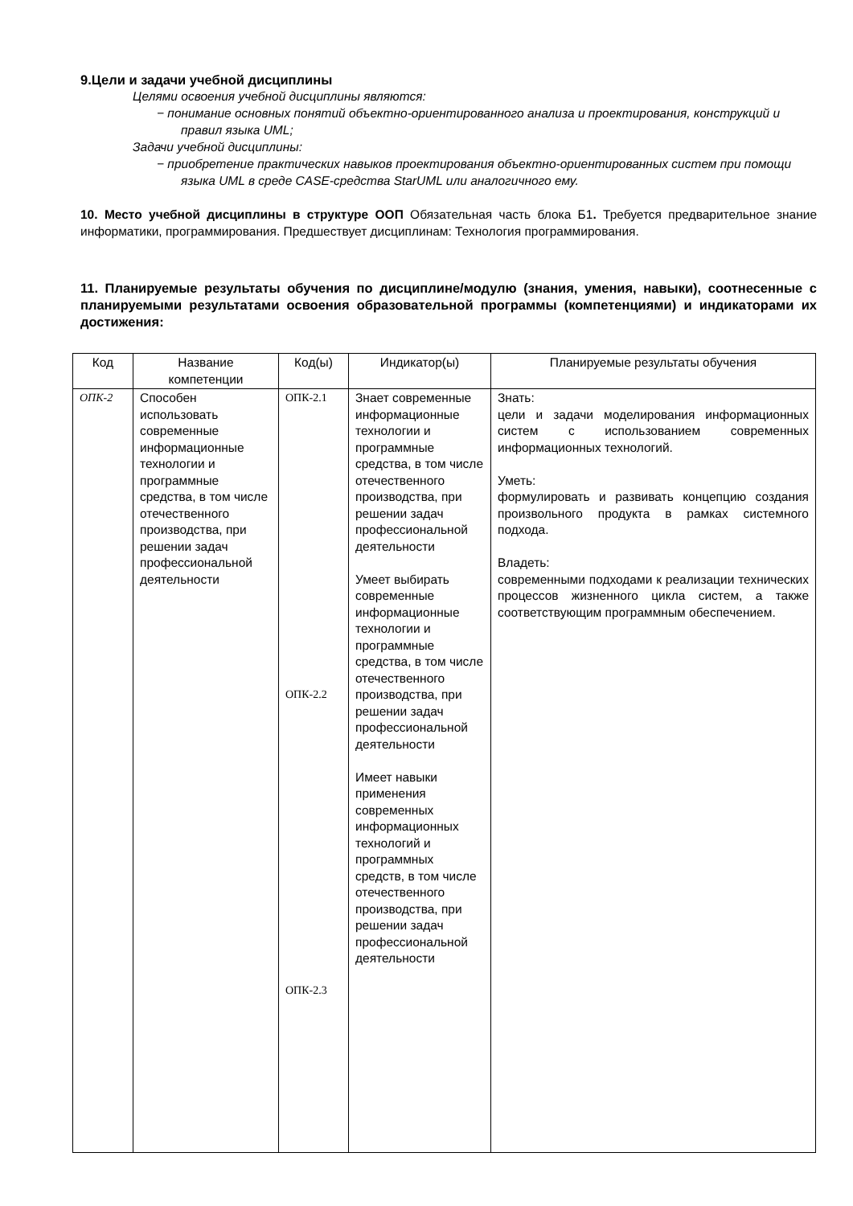9.Цели и задачи учебной дисциплины
Целями освоения учебной дисциплины являются:
− понимание основных понятий объектно-ориентированного анализа и проектирования, конструкций и правил языка UML;
Задачи учебной дисциплины:
− приобретение практических навыков проектирования объектно-ориентированных систем при помощи языка UML в среде CASE-средства StarUML или аналогичного ему.
10. Место учебной дисциплины в структуре ООП Обязательная часть блока Б1. Требуется предварительное знание информатики, программирования. Предшествует дисциплинам: Технология программирования.
11. Планируемые результаты обучения по дисциплине/модулю (знания, умения, навыки), соотнесенные с планируемыми результатами освоения образовательной программы (компетенциями) и индикаторами их достижения:
| Код | Название компетенции | Код(ы) | Индикатор(ы) | Планируемые результаты обучения |
| --- | --- | --- | --- | --- |
| ОПК-2 | Способен использовать современные информационные технологии и программные средства, в том числе отечественного производства, при решении задач профессиональной деятельности | ОПК-2.1 ОПК-2.2 ОПК-2.3 | Знает современные информационные технологии и программные средства, в том числе отечественного производства, при решении задач профессиональной деятельности Умеет выбирать современные информационные технологии и программные средства, в том числе отечественного производства, при решении задач профессиональной деятельности Имеет навыки применения современных информационных технологий и программных средств, в том числе отечественного производства, при решении задач профессиональной деятельности | Знать: цели и задачи моделирования информационных систем с использованием современных информационных технологий. Уметь: формулировать и развивать концепцию создания произвольного продукта в рамках системного подхода. Владеть: современными подходами к реализации технических процессов жизненного цикла систем, а также соответствующим программным обеспечением. |